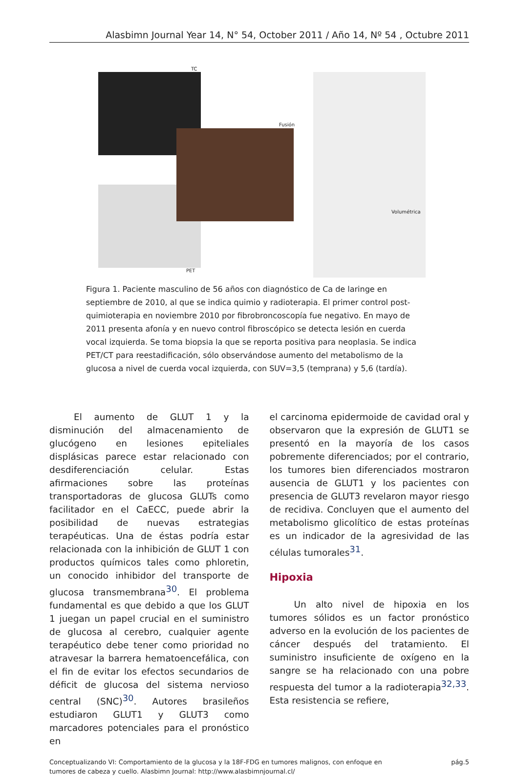Alasbimn Journal Year 14, N° 54, October 2011 / Año 14, Nº 54 , Octubre 2011
TC
Fusión
PET
Volumétrica
Figura 1. Paciente masculino de 56 años con diagnóstico de Ca de laringe en septiembre de 2010, al que se indica quimio y radioterapia. El primer control post-quimioterapia en noviembre 2010 por fibrobroncoscopía fue negativo. En mayo de 2011 presenta afonía y en nuevo control fibroscópico se detecta lesión en cuerda vocal izquierda. Se toma biopsia la que se reporta positiva para neoplasia. Se indica PET/CT para reestadificación, sólo observándose aumento del metabolismo de la glucosa a nivel de cuerda vocal izquierda, con SUV=3,5 (temprana) y 5,6 (tardía).
El aumento de GLUT 1 y la disminución del almacenamiento de glucógeno en lesiones epiteliales displásicas parece estar relacionado con desdiferenciación celular. Estas afirmaciones sobre las proteínas transportadoras de glucosa GLUTs como facilitador en el CaECC, puede abrir la posibilidad de nuevas estrategias terapéuticas. Una de éstas podría estar relacionada con la inhibición de GLUT 1 con productos químicos tales como phloretin, un conocido inhibidor del transporte de glucosa transmembrana<sup>30</sup>. El problema fundamental es que debido a que los GLUT 1 juegan un papel crucial en el suministro de glucosa al cerebro, cualquier agente terapéutico debe tener como prioridad no atravesar la barrera hematoencefálica, con el fin de evitar los efectos secundarios de déficit de glucosa del sistema nervioso central (SNC)<sup>30</sup>. Autores brasileños estudiaron GLUT1 y GLUT3 como marcadores potenciales para el pronóstico en
el carcinoma epidermoide de cavidad oral y observaron que la expresión de GLUT1 se presentó en la mayoría de los casos pobremente diferenciados; por el contrario, los tumores bien diferenciados mostraron ausencia de GLUT1 y los pacientes con presencia de GLUT3 revelaron mayor riesgo de recidiva. Concluyen que el aumento del metabolismo glicolítico de estas proteínas es un indicador de la agresividad de las células tumorales<sup>31</sup>.
Hipoxia
Un alto nivel de hipoxia en los tumores sólidos es un factor pronóstico adverso en la evolución de los pacientes de cáncer después del tratamiento. El suministro insuficiente de oxígeno en la sangre se ha relacionado con una pobre respuesta del tumor a la radioterapia<sup>32,33</sup>. Esta resistencia se refiere,
Conceptualizando VI: Comportamiento de la glucosa y la 18F-FDG en tumores malignos, con enfoque en
tumores de cabeza y cuello. Alasbimn Journal: http://www.alasbimnjournal.cl/
pág.5